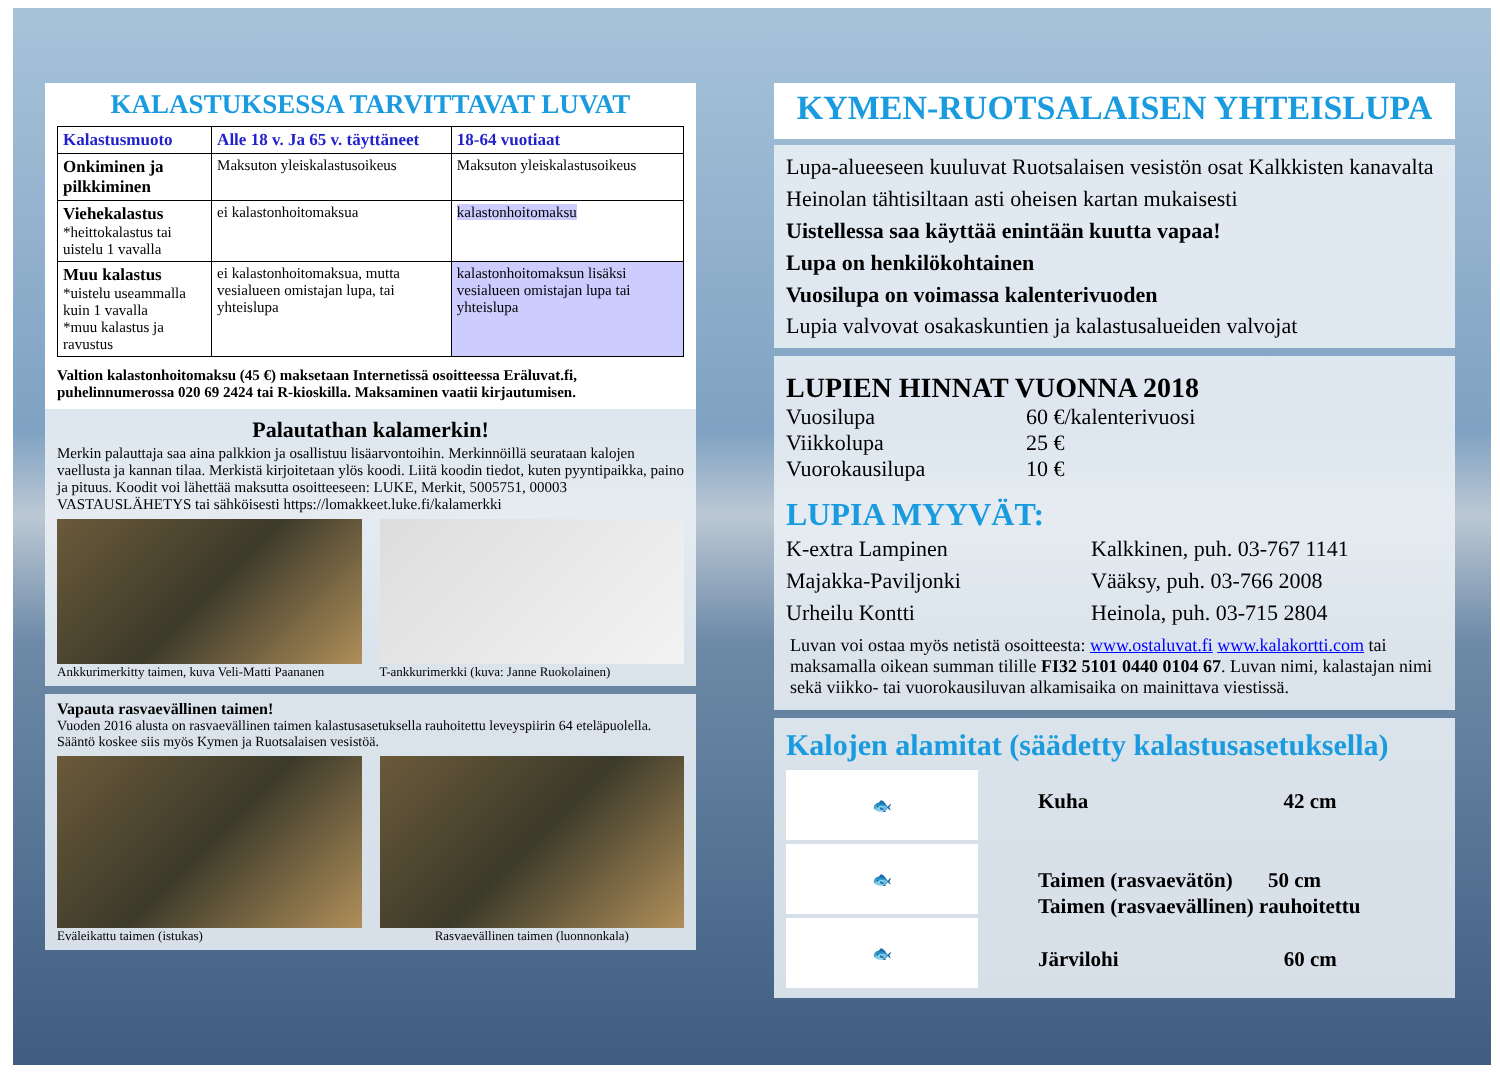KALASTUKSESSA TARVITTAVAT LUVAT
| Kalastusmuoto | Alle 18 v. Ja 65 v. täyttäneet | 18-64 vuotiaat |
| --- | --- | --- |
| Onkiminen ja pilkkiminen | Maksuton yleiskalastusoikeus | Maksuton yleiskalastusoikeus |
| Viehekalastus *heittokalastus tai uistelu 1 vavalla | ei kalastonhoitomaksua | kalastonhoitomaksu |
| Muu kalastus *uistelu useammalla kuin 1 vavalla *muu kalastus ja ravustus | ei kalastonhoitomaksua, mutta vesialueen omistajan lupa, tai yhteislupa | kalastonhoitomaksun lisäksi vesialueen omistajan lupa tai yhteislupa |
Valtion kalastonhoitomaksu (45 €) maksetaan Internetissä osoitteessa Eräluvat.fi, puhelinnumerossa 020 69 2424 tai R-kioskilla. Maksaminen vaatii kirjautumisen.
Palautathan kalamerkin!
Merkin palauttaja saa aina palkkion ja osallistuu lisäarvontoihin. Merkinnöillä seurataan kalojen vaellusta ja kannan tilaa. Merkistä kirjoitetaan ylös koodi. Liitä koodin tiedot, kuten pyyntipaikka, paino ja pituus. Koodit voi lähettää maksutta osoitteeseen: LUKE, Merkit, 5005751, 00003 VASTAUSLÄHETYS tai sähköisesti https://lomakkeet.luke.fi/kalamerkki
Ankkurimerkitty taimen, kuva Veli-Matti Paananen
T-ankkurimerkki (kuva: Janne Ruokolainen)
Vapauta rasvaevällinen taimen!
Vuoden 2016 alusta on rasvaevällinen taimen kalastusasetuksella rauhoitettu leveyspiirin 64 eteläpuolella. Sääntö koskee siis myös Kymen ja Ruotsalaisen vesistöä.
Eväleikattu taimen (istukas) Rasvaevällinen taimen (luonnonkala)
KYMEN-RUOTSALAISEN YHTEISLUPA
Lupa-alueeseen kuuluvat Ruotsalaisen vesistön osat Kalkkisten kanavalta Heinolan tähtisiltaan asti oheisen kartan mukaisesti
Uistellessa saa käyttää enintään kuutta vapaa!
Lupa on henkilökohtainen
Vuosilupa on voimassa kalenterivuoden
Lupia valvovat osakaskuntien ja kalastusalueiden valvojat
LUPIEN HINNAT VUONNA 2018
| Vuosilupa | 60 €/kalenterivuosi |
| Viikkolupa | 25 € |
| Vuorokausilupa | 10 € |
LUPIA MYYVÄT:
| K-extra Lampinen | Kalkkinen, puh. 03-767 1141 |
| Majakka-Paviljonki | Vääksy, puh. 03-766 2008 |
| Urheilu Kontti | Heinola, puh. 03-715 2804 |
Luvan voi ostaa myös netistä osoitteesta: www.ostaluvat.fi www.kalakortti.com tai maksamalla oikean summan tilille FI32 5101 0440 0104 67. Luvan nimi, kalastajan nimi sekä viikko- tai vuorokausiluvan alkamisaika on mainittava viestissä.
Kalojen alamitat (säädetty kalastusasetuksella)
🐟
🐟
🐟
Kuha 42 cm
Taimen (rasvaevätön) 50 cm
Taimen (rasvaevällinen) rauhoitettu
Järvilohi 60 cm